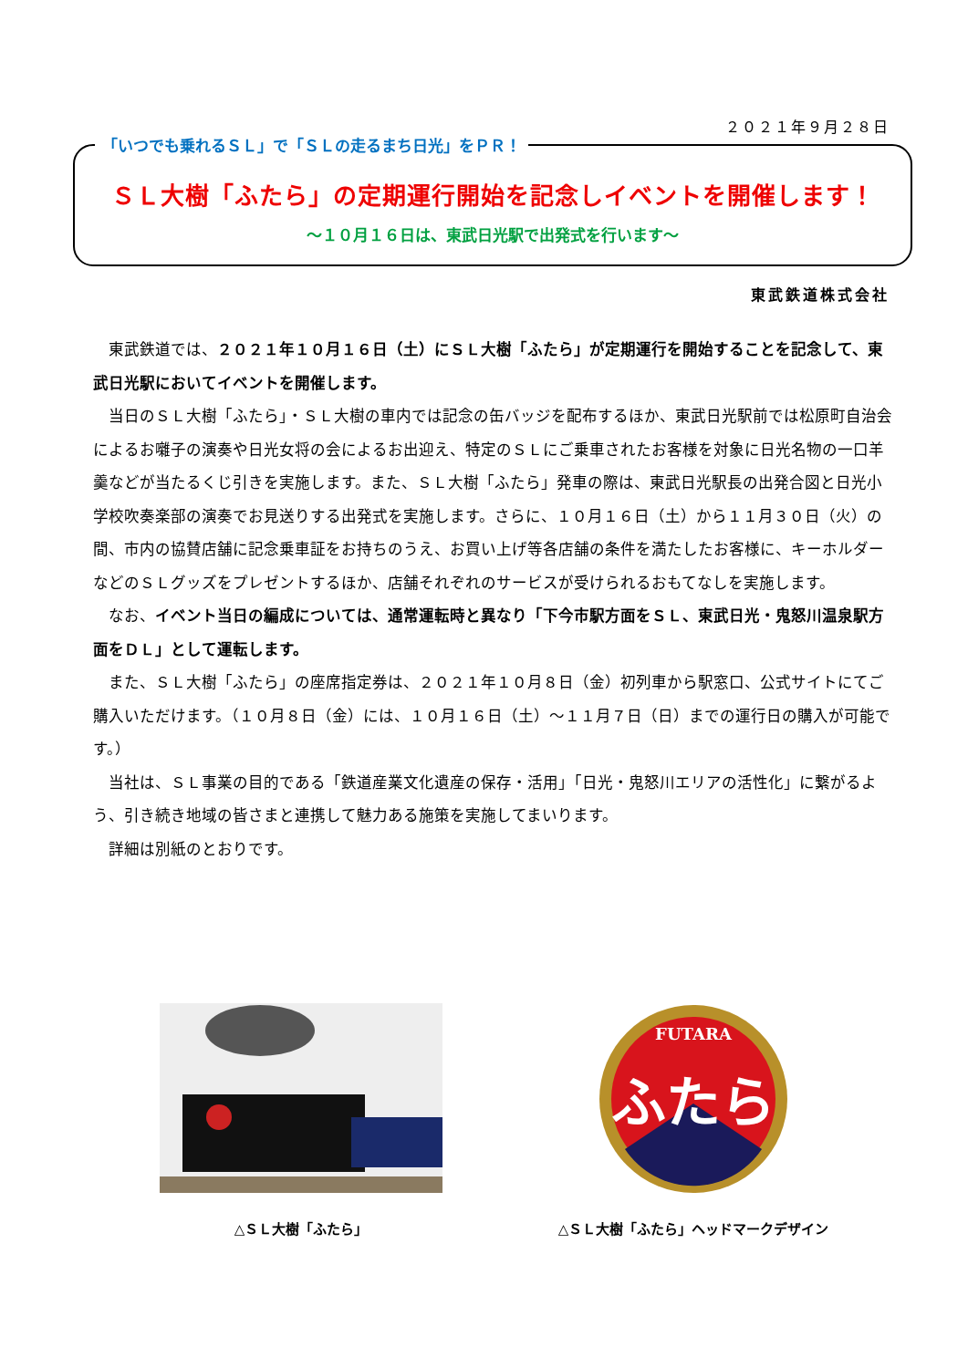２０２１年９月２８日
「いつでも乗れるＳＬ」で「ＳＬの走るまち日光」をＰＲ！
ＳＬ大樹「ふたら」の定期運行開始を記念しイベントを開催します！
～１０月１６日は、東武日光駅で出発式を行います～
東武鉄道株式会社
東武鉄道では、２０２１年１０月１６日（土）にＳＬ大樹「ふたら」が定期運行を開始することを記念して、東武日光駅においてイベントを開催します。
当日のＳＬ大樹「ふたら」・ＳＬ大樹の車内では記念の缶バッジを配布するほか、東武日光駅前では松原町自治会によるお囃子の演奏や日光女将の会によるお出迎え、特定のＳＬにご乗車されたお客様を対象に日光名物の一口羊羹などが当たるくじ引きを実施します。また、ＳＬ大樹「ふたら」発車の際は、東武日光駅長の出発合図と日光小学校吹奏楽部の演奏でお見送りする出発式を実施します。さらに、１０月１６日（土）から１１月３０日（火）の間、市内の協賛店舗に記念乗車証をお持ちのうえ、お買い上げ等各店舗の条件を満たしたお客様に、キーホルダーなどのＳＬグッズをプレゼントするほか、店舗それぞれのサービスが受けられるおもてなしを実施します。
なお、イベント当日の編成については、通常運転時と異なり「下今市駅方面をＳＬ、東武日光・鬼怒川温泉駅方面をＤＬ」として運転します。
また、ＳＬ大樹「ふたら」の座席指定券は、２０２１年１０月８日（金）初列車から駅窓口、公式サイトにてご購入いただけます。（１０月８日（金）には、１０月１６日（土）～１１月７日（日）までの運行日の購入が可能です。）
当社は、ＳＬ事業の目的である「鉄道産業文化遺産の保存・活用」「日光・鬼怒川エリアの活性化」に繋がるよう、引き続き地域の皆さまと連携して魅力ある施策を実施してまいります。
詳細は別紙のとおりです。
△ＳＬ大樹「ふたら」
FUTARA
ふたら
△ＳＬ大樹「ふたら」ヘッドマークデザイン